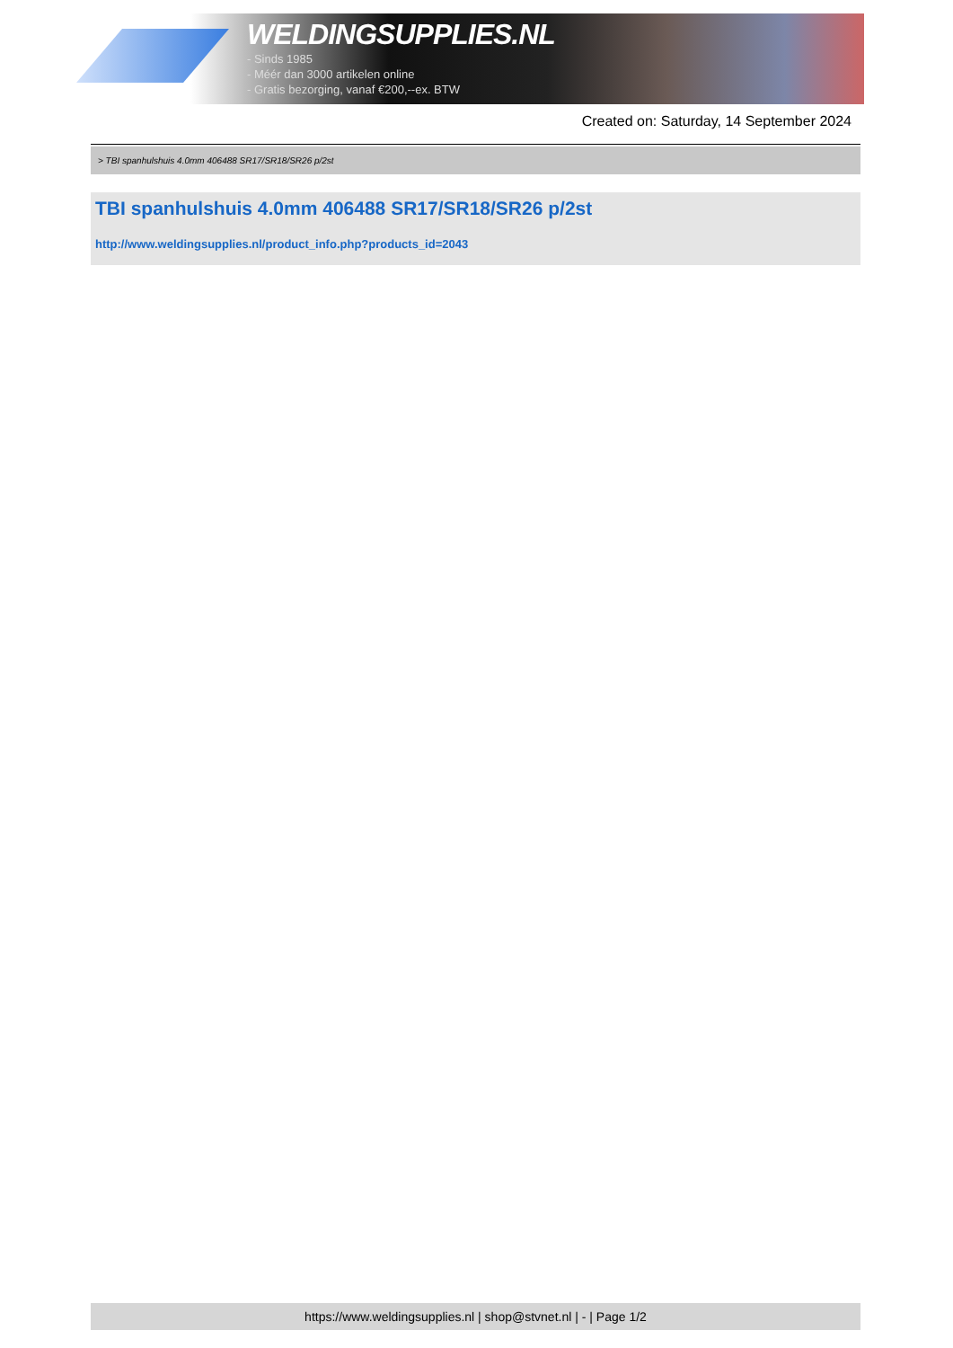WELDINGSUPPLIES.NL
- Sinds 1985
- Méér dan 3000 artikelen online
- Gratis bezorging, vanaf €200,--ex. BTW
Created on: Saturday, 14 September 2024
> TBI spanhulshuis 4.0mm 406488 SR17/SR18/SR26 p/2st
TBI spanhulshuis 4.0mm 406488 SR17/SR18/SR26 p/2st
http://www.weldingsupplies.nl/product_info.php?products_id=2043
https://www.weldingsupplies.nl | shop@stvnet.nl | - | Page 1/2